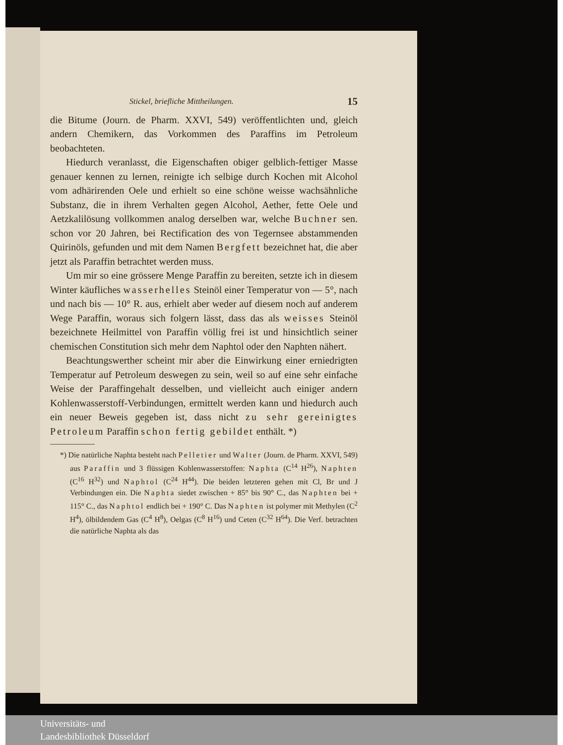Stickel, briefliche Mittheilungen. 15
die Bitume (Journ. de Pharm. XXVI, 549) veröffentlichten und, gleich andern Chemikern, das Vorkommen des Paraffins im Petroleum beobachteten.
Hiedurch veranlasst, die Eigenschaften obiger gelblich-fettiger Masse genauer kennen zu lernen, reinigte ich selbige durch Kochen mit Alcohol vom adhärirenden Oele und erhielt so eine schöne weisse wachsähnliche Substanz, die in ihrem Verhalten gegen Alcohol, Aether, fette Oele und Aetzkalilösung vollkommen analog derselben war, welche Buchner sen. schon vor 20 Jahren, bei Rectification des von Tegernsee abstammenden Quirinöls, gefunden und mit dem Namen Bergfett bezeichnet hat, die aber jetzt als Paraffin betrachtet werden muss.
Um mir so eine grössere Menge Paraffin zu bereiten, setzte ich in diesem Winter käufliches wasserhelles Steinöl einer Temperatur von — 5°, nach und nach bis — 10° R. aus, erhielt aber weder auf diesem noch auf anderem Wege Paraffin, woraus sich folgern lässt, dass das als weisses Steinöl bezeichnete Heilmittel von Paraffin völlig frei ist und hinsichtlich seiner chemischen Constitution sich mehr dem Naphtol oder den Naphten nähert.
Beachtungswerther scheint mir aber die Einwirkung einer erniedrigten Temperatur auf Petroleum deswegen zu sein, weil so auf eine sehr einfache Weise der Paraffingehalt desselben, und vielleicht auch einiger andern Kohlenwasserstoff-Verbindungen, ermittelt werden kann und hiedurch auch ein neuer Beweis gegeben ist, dass nicht zu sehr gereinigtes Petroleum Paraffin schon fertig gebildet enthält. *)
*) Die natürliche Naphta besteht nach Pelletier und Walter (Journ. de Pharm. XXVI, 549) aus Paraffin und 3 flüssigen Kohlenwasserstoffen: Naphta (C<sup>14</sup> H<sup>26</sup>), Naphten (C<sup>16</sup> H<sup>32</sup>) und Naphtol (C<sup>24</sup> H<sup>44</sup>). Die beiden letzteren gehen mit Cl, Br und J Verbindungen ein. Die Naphta siedet zwischen + 85° bis 90° C., das Naphten bei + 115° C., das Naphtol endlich bei + 190° C. Das Naphten ist polymer mit Methylen (C<sup>2</sup> H<sup>4</sup>), ölbildendem Gas (C<sup>4</sup> H<sup>8</sup>), Oelgas (C<sup>8</sup> H<sup>16</sup>) und Ceten (C<sup>32</sup> H<sup>64</sup>). Die Verf. betrachten die natürliche Naphta als das
Universitäts- und
Landesbibliothek Düsseldorf